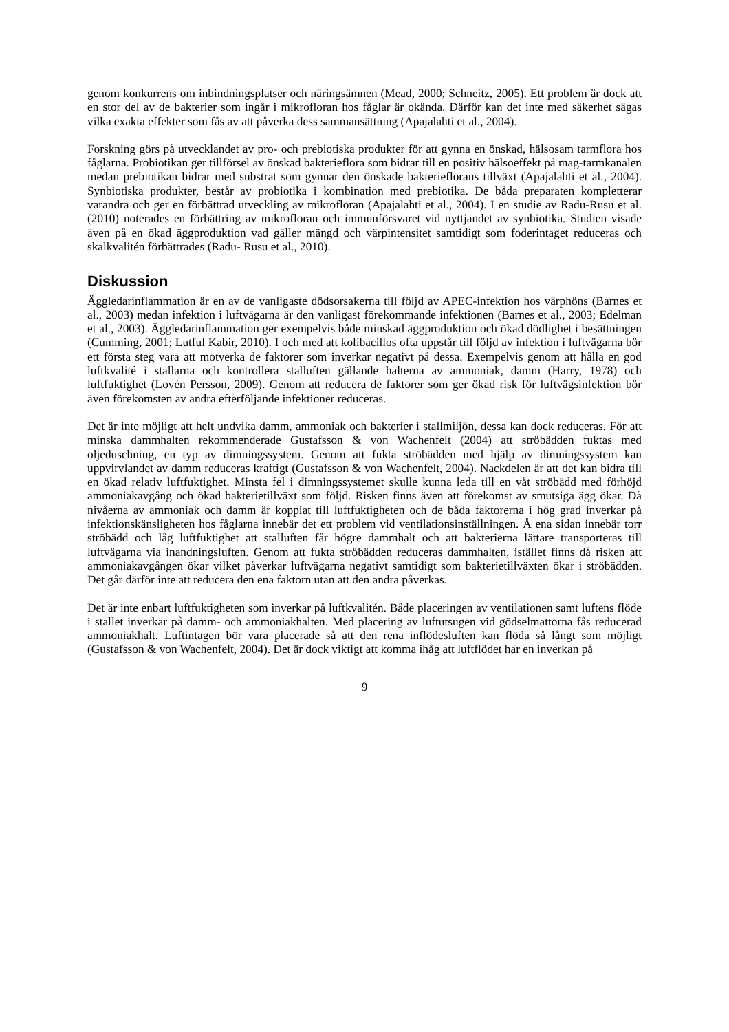genom konkurrens om inbindningsplatser och näringsämnen (Mead, 2000; Schneitz, 2005). Ett problem är dock att en stor del av de bakterier som ingår i mikrofloran hos fåglar är okända. Därför kan det inte med säkerhet sägas vilka exakta effekter som fås av att påverka dess sammansättning (Apajalahti et al., 2004).
Forskning görs på utvecklandet av pro- och prebiotiska produkter för att gynna en önskad, hälsosam tarmflora hos fåglarna. Probiotikan ger tillförsel av önskad bakterieflora som bidrar till en positiv hälsoeffekt på mag-tarmkanalen medan prebiotikan bidrar med substrat som gynnar den önskade bakterieflorans tillväxt (Apajalahti et al., 2004). Synbiotiska produkter, består av probiotika i kombination med prebiotika. De båda preparaten kompletterar varandra och ger en förbättrad utveckling av mikrofloran (Apajalahti et al., 2004). I en studie av Radu-Rusu et al. (2010) noterades en förbättring av mikrofloran och immunförsvaret vid nyttjandet av synbiotika. Studien visade även på en ökad äggproduktion vad gäller mängd och värpintensitet samtidigt som foderintaget reduceras och skalkvalitén förbättrades (Radu- Rusu et al., 2010).
Diskussion
Äggledarinflammation är en av de vanligaste dödsorsakerna till följd av APEC-infektion hos värphöns (Barnes et al., 2003) medan infektion i luftvägarna är den vanligast förekommande infektionen (Barnes et al., 2003; Edelman et al., 2003). Äggledarinflammation ger exempelvis både minskad äggproduktion och ökad dödlighet i besättningen (Cumming, 2001; Lutful Kabir, 2010). I och med att kolibacillos ofta uppstår till följd av infektion i luftvägarna bör ett första steg vara att motverka de faktorer som inverkar negativt på dessa. Exempelvis genom att hålla en god luftkvalité i stallarna och kontrollera stalluften gällande halterna av ammoniak, damm (Harry, 1978) och luftfuktighet (Lovén Persson, 2009). Genom att reducera de faktorer som ger ökad risk för luftvägsinfektion bör även förekomsten av andra efterföljande infektioner reduceras.
Det är inte möjligt att helt undvika damm, ammoniak och bakterier i stallmiljön, dessa kan dock reduceras. För att minska dammhalten rekommenderade Gustafsson & von Wachenfelt (2004) att ströbädden fuktas med oljeduschning, en typ av dimningssystem. Genom att fukta ströbädden med hjälp av dimningssystem kan uppvirvlandet av damm reduceras kraftigt (Gustafsson & von Wachenfelt, 2004). Nackdelen är att det kan bidra till en ökad relativ luftfuktighet. Minsta fel i dimningssystemet skulle kunna leda till en våt ströbädd med förhöjd ammoniakavgång och ökad bakterietillväxt som följd. Risken finns även att förekomst av smutsiga ägg ökar. Då nivåerna av ammoniak och damm är kopplat till luftfuktigheten och de båda faktorerna i hög grad inverkar på infektionskänsligheten hos fåglarna innebär det ett problem vid ventilationsinställningen. Å ena sidan innebär torr ströbädd och låg luftfuktighet att stalluften får högre dammhalt och att bakterierna lättare transporteras till luftvägarna via inandningsluften. Genom att fukta ströbädden reduceras dammhalten, istället finns då risken att ammoniakavgången ökar vilket påverkar luftvägarna negativt samtidigt som bakterietillväxten ökar i ströbädden. Det går därför inte att reducera den ena faktorn utan att den andra påverkas.
Det är inte enbart luftfuktigheten som inverkar på luftkvalitén. Både placeringen av ventilationen samt luftens flöde i stallet inverkar på damm- och ammoniakhalten. Med placering av luftutsugen vid gödselmattorna fås reducerad ammoniakhalt. Luftintagen bör vara placerade så att den rena inflödesluften kan flöda så långt som möjligt (Gustafsson & von Wachenfelt, 2004). Det är dock viktigt att komma ihåg att luftflödet har en inverkan på
9